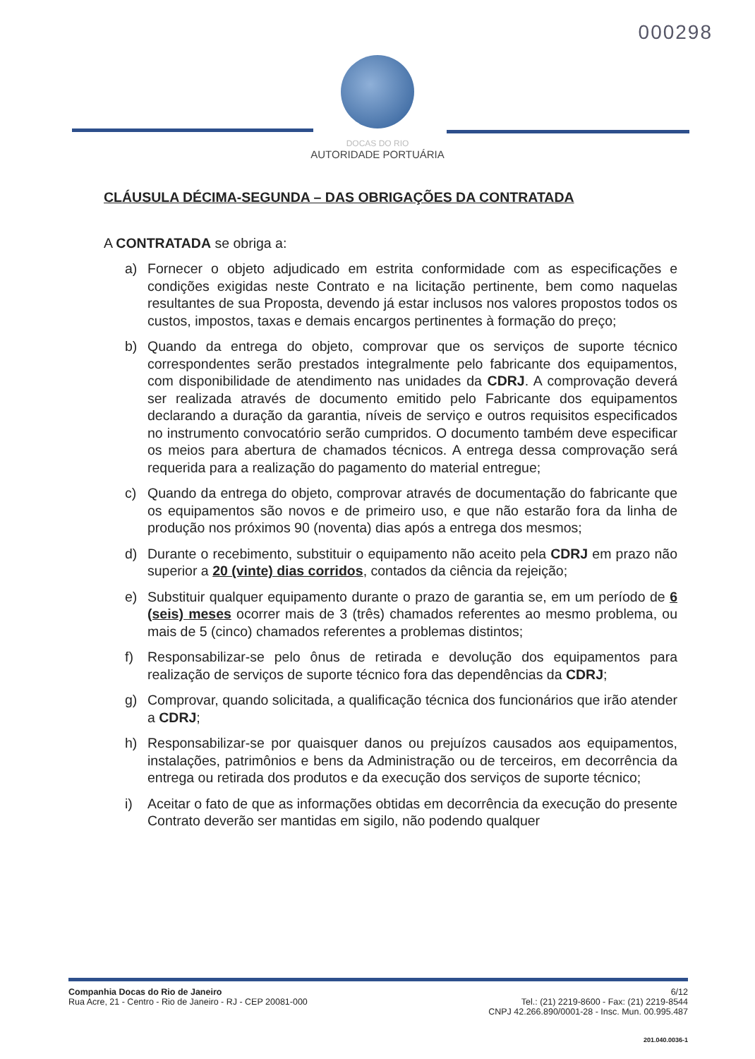000298
DOCAS DO RIO
AUTORIDADE PORTUÁRIA
CLÁUSULA DÉCIMA-SEGUNDA – DAS OBRIGAÇÕES DA CONTRATADA
A CONTRATADA se obriga a:
a) Fornecer o objeto adjudicado em estrita conformidade com as especificações e condições exigidas neste Contrato e na licitação pertinente, bem como naquelas resultantes de sua Proposta, devendo já estar inclusos nos valores propostos todos os custos, impostos, taxas e demais encargos pertinentes à formação do preço;
b) Quando da entrega do objeto, comprovar que os serviços de suporte técnico correspondentes serão prestados integralmente pelo fabricante dos equipamentos, com disponibilidade de atendimento nas unidades da CDRJ. A comprovação deverá ser realizada através de documento emitido pelo Fabricante dos equipamentos declarando a duração da garantia, níveis de serviço e outros requisitos especificados no instrumento convocatório serão cumpridos. O documento também deve especificar os meios para abertura de chamados técnicos. A entrega dessa comprovação será requerida para a realização do pagamento do material entregue;
c) Quando da entrega do objeto, comprovar através de documentação do fabricante que os equipamentos são novos e de primeiro uso, e que não estarão fora da linha de produção nos próximos 90 (noventa) dias após a entrega dos mesmos;
d) Durante o recebimento, substituir o equipamento não aceito pela CDRJ em prazo não superior a 20 (vinte) dias corridos, contados da ciência da rejeição;
e) Substituir qualquer equipamento durante o prazo de garantia se, em um período de 6 (seis) meses ocorrer mais de 3 (três) chamados referentes ao mesmo problema, ou mais de 5 (cinco) chamados referentes a problemas distintos;
f) Responsabilizar-se pelo ônus de retirada e devolução dos equipamentos para realização de serviços de suporte técnico fora das dependências da CDRJ;
g) Comprovar, quando solicitada, a qualificação técnica dos funcionários que irão atender a CDRJ;
h) Responsabilizar-se por quaisquer danos ou prejuízos causados aos equipamentos, instalações, patrimônios e bens da Administração ou de terceiros, em decorrência da entrega ou retirada dos produtos e da execução dos serviços de suporte técnico;
i) Aceitar o fato de que as informações obtidas em decorrência da execução do presente Contrato deverão ser mantidas em sigilo, não podendo qualquer
Companhia Docas do Rio de Janeiro
Rua Acre, 21 - Centro - Rio de Janeiro - RJ - CEP 20081-000
6/12
Tel.: (21) 2219-8600 - Fax: (21) 2219-8544
CNPJ 42.266.890/0001-28 - Insc. Mun. 00.995.487
201.040.0036-1